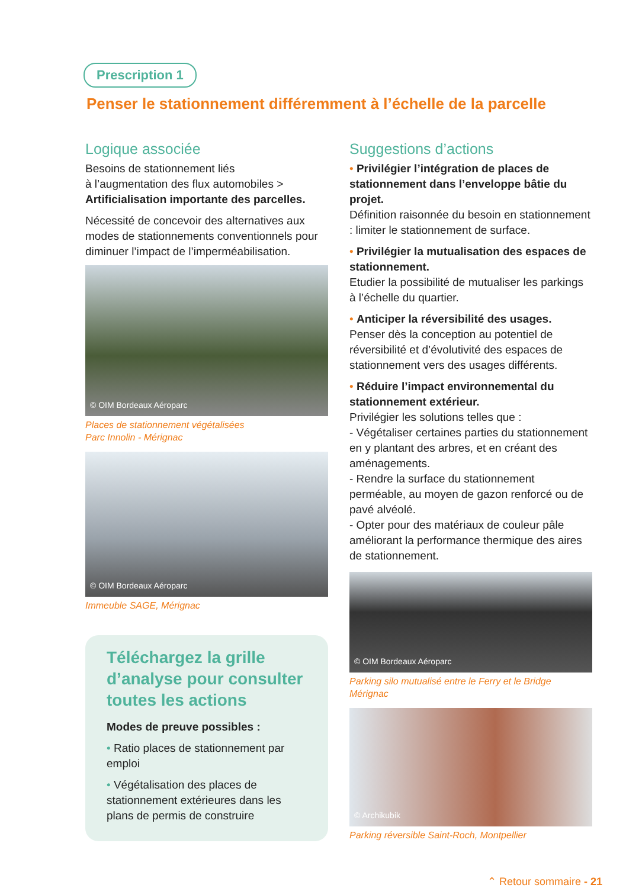Prescription 1
Penser le stationnement différemment à l’échelle de la parcelle
Logique associée
Besoins de stationnement liés
à l’augmentation des flux automobiles >
Artificialisation importante des parcelles.
Nécessité de concevoir des alternatives aux modes de stationnements conventionnels pour diminuer l’impact de l’imperméabilisation.
© OIM Bordeaux Aéroparc
Places de stationnement végétalisées
Parc Innolin - Mérignac
© OIM Bordeaux Aéroparc
Immeuble SAGE, Mérignac
Téléchargez la grille d’analyse pour consulter toutes les actions
Modes de preuve possibles :
• Ratio places de stationnement par emploi
• Végétalisation des places de stationnement extérieures dans les plans de permis de construire
Suggestions d’actions
• Privilégier l’intégration de places de stationnement dans l’enveloppe bâtie du projet.
Définition raisonnée du besoin en stationnement : limiter le stationnement de surface.
• Privilégier la mutualisation des espaces de stationnement.
Etudier la possibilité de mutualiser les parkings à l’échelle du quartier.
• Anticiper la réversibilité des usages.
Penser dès la conception au potentiel de réversibilité et d’évolutivité des espaces de stationnement vers des usages différents.
• Réduire l’impact environnemental du stationnement extérieur.
Privilégier les solutions telles que :
- Végétaliser certaines parties du stationnement en y plantant des arbres, et en créant des aménagements.
- Rendre la surface du stationnement perméable, au moyen de gazon renforcé ou de pavé alvéolé.
- Opter pour des matériaux de couleur pâle améliorant la performance thermique des aires de stationnement.
© OIM Bordeaux Aéroparc
Parking silo mutualisé entre le Ferry et le Bridge
Mérignac
© Archikubik
Parking réversible Saint-Roch, Montpellier
⌃ Retour sommaire - 21